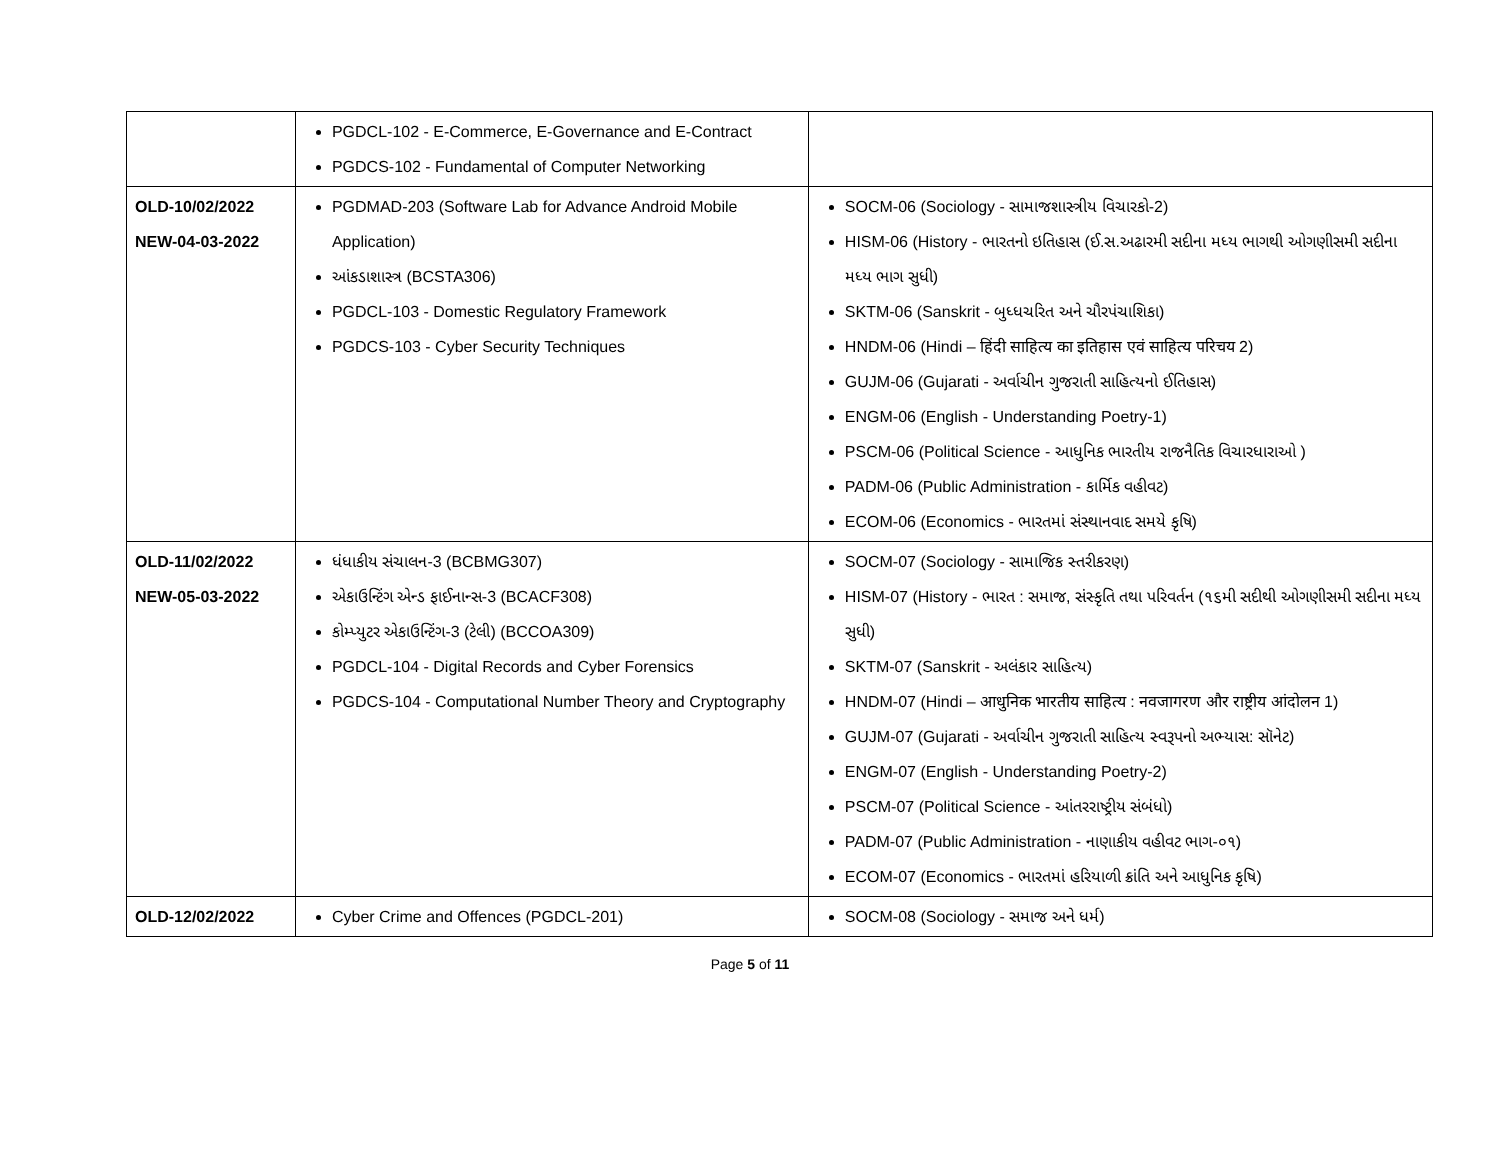| | PGDCL-102 - E-Commerce, E-Governance and E-Contract PGDCS-102 - Fundamental of Computer Networking | |
| OLD-10/02/2022 NEW-04-03-2022 | PGDMAD-203 (Software Lab for Advance Android Mobile Application) આંકડાશાસ્ત્ર (BCSTA306) PGDCL-103 - Domestic Regulatory Framework PGDCS-103 - Cyber Security Techniques | SOCM-06 (Sociology - સામાજશાસ્ત્રીય વિચારકો-2) HISM-06 (History - ભારતનો ઇતિહાસ (ઈ.સ.અઢારમી સદીના મધ્ય ભાગથી ઓગણીસમી સદીના મધ્ય ભાગ સુધી) SKTM-06 (Sanskrit - બુધ્ધચરિત અને ચૌરપંચાશિકા) HNDM-06 (Hindi – हिंदी साहित्य का इतिहास एवं साहित्य परिचय 2) GUJM-06 (Gujarati - અર્વાચીન ગુજરાતી સાહિત્યનો ઈતિહાસ) ENGM-06 (English - Understanding Poetry-1) PSCM-06 (Political Science - આધુનિક ભારતીય રાજનૈતિક વિચારધારાઓ ) PADM-06 (Public Administration - કાર્મિક વહીવટ) ECOM-06 (Economics - ભારતમાં સંસ્થાનવાદ સમયે કૃષિ) |
| OLD-11/02/2022 NEW-05-03-2022 | ધંધાકીય સંચાલન-3 (BCBMG307) એકાઉન્ટિંગ એન્ડ ફાઈનાન્સ-3 (BCACF308) કોમ્પ્યુટર એકાઉન્ટિંગ-3 (ટેલી) (BCCOA309) PGDCL-104 - Digital Records and Cyber Forensics PGDCS-104 - Computational Number Theory and Cryptography | SOCM-07 (Sociology - સામાજિક સ્તરીકરણ) HISM-07 (History - ભારત : સમાજ, સંસ્કૃતિ તથા પરિવર્તન (૧૬મી સદીથી ઓગણીસમી સદીના મધ્ય સુધી) SKTM-07 (Sanskrit - અલંકાર સાહિત્ય) HNDM-07 (Hindi – आधुनिक भारतीय साहित्य : नवजागरण और राष्ट्रीय आंदोलन 1) GUJM-07 (Gujarati - અર્વાચીન ગુજરાતી સાહિત્ય સ્વરૂપનો અભ્યાસ: સૉનેટ) ENGM-07 (English - Understanding Poetry-2) PSCM-07 (Political Science - આંતરરાષ્ટ્રીય સંબંધો) PADM-07 (Public Administration - નાણાકીય વહીવટ ભાગ-૦૧) ECOM-07 (Economics - ભારતમાં હરિયાળી ક્રાંતિ અને આધુનિક કૃષિ) |
| OLD-12/02/2022 | Cyber Crime and Offences (PGDCL-201) | SOCM-08 (Sociology - સમાજ અને ધર્મ) |
Page 5 of 11